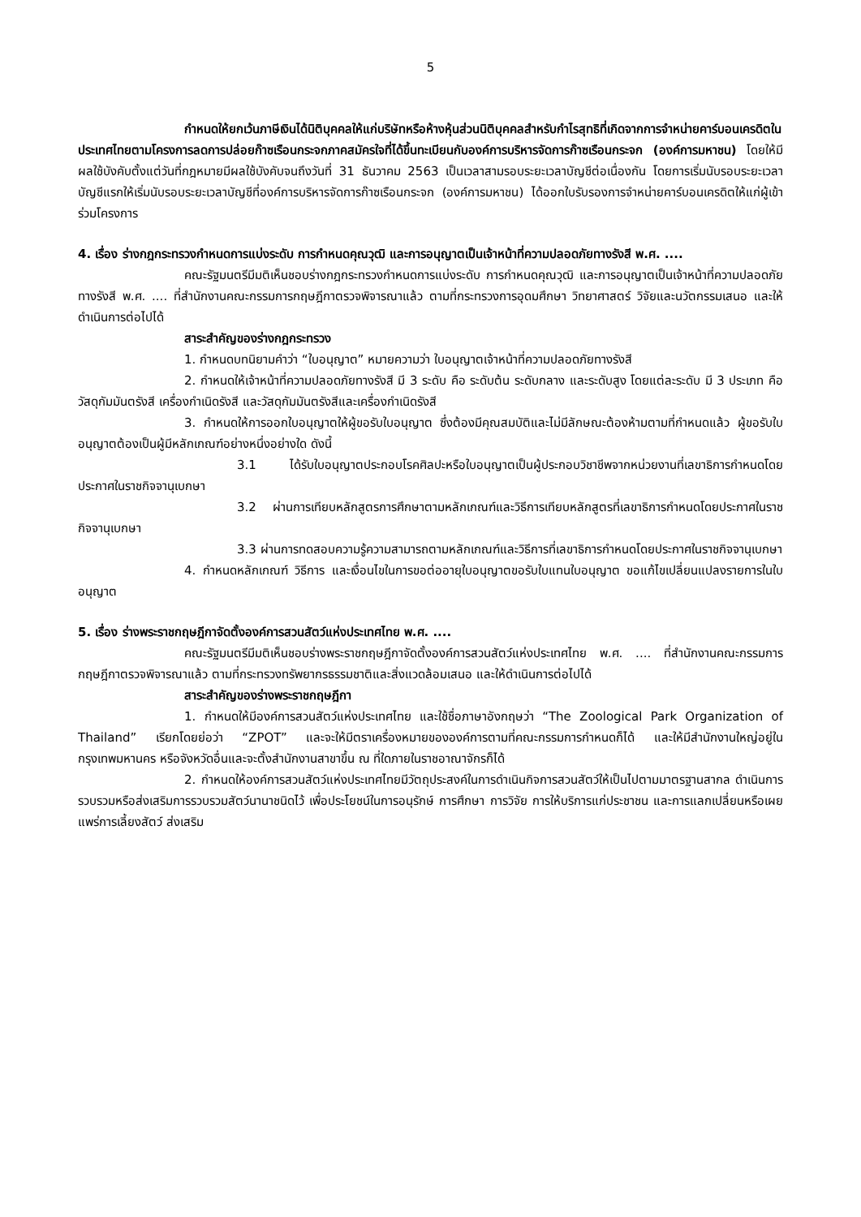5
กำหนดให้ยกเว้นภาษีเงินได้นิติบุคคลให้แก่บริษัทหรือห้างหุ้นส่วนนิติบุคคลสำหรับกำไรสุทธิที่เกิดจากการจำหน่ายคาร์บอนเครดิตในประเทศไทยตามโครงการลดการปล่อยก๊าซเรือนกระจกภาคสมัครใจที่ได้ขึ้นทะเบียนกับองค์การบริหารจัดการก๊าซเรือนกระจก (องค์การมหาชน) โดยให้มีผลใช้บังคับตั้งแต่วันที่กฎหมายมีผลใช้บังคับจนถึงวันที่ 31 ธันวาคม 2563 เป็นเวลาสามรอบระยะเวลาบัญชีต่อเนื่องกัน โดยการเริ่มนับรอบระยะเวลาบัญชีแรกให้เริ่มนับรอบระยะเวลาบัญชีที่องค์การบริหารจัดการก๊าซเรือนกระจก (องค์การมหาชน) ได้ออกใบรับรองการจำหน่ายคาร์บอนเครดิตให้แก่ผู้เข้าร่วมโครงการ
4. เรื่อง ร่างกฎกระทรวงกำหนดการแบ่งระดับ การกำหนดคุณวุฒิ และการอนุญาตเป็นเจ้าหน้าที่ความปลอดภัยทางรังสี พ.ศ. ....
คณะรัฐมนตรีมีมติเห็นชอบร่างกฎกระทรวงกำหนดการแบ่งระดับ การกำหนดคุณวุฒิ และการอนุญาตเป็นเจ้าหน้าที่ความปลอดภัยทางรังสี พ.ศ. .... ที่สำนักงานคณะกรรมการกฤษฎีกาตรวจพิจารณาแล้ว ตามที่กระทรวงการอุดมศึกษา วิทยาศาสตร์ วิจัยและนวัตกรรมเสนอ และให้ดำเนินการต่อไปได้
สาระสำคัญของร่างกฎกระทรวง
1. กำหนดบทนิยามคำว่า “ใบอนุญาต” หมายความว่า ใบอนุญาตเจ้าหน้าที่ความปลอดภัยทางรังสี
2. กำหนดให้เจ้าหน้าที่ความปลอดภัยทางรังสี มี 3 ระดับ คือ ระดับต้น ระดับกลาง และระดับสูง โดยแต่ละระดับ มี 3 ประเภท คือ วัสดุกัมมันตรังสี เครื่องกำเนิดรังสี และวัสดุกัมมันตรังสีและเครื่องกำเนิดรังสี
3. กำหนดให้การออกใบอนุญาตให้ผู้ขอรับใบอนุญาต ซึ่งต้องมีคุณสมบัติและไม่มีลักษณะต้องห้ามตามที่กำหนดแล้ว ผู้ขอรับใบอนุญาตต้องเป็นผู้มีหลักเกณฑ์อย่างหนึ่งอย่างใด ดังนี้
3.1 ได้รับใบอนุญาตประกอบโรคศิลปะหรือใบอนุญาตเป็นผู้ประกอบวิชาชีพจากหน่วยงานที่เลขาธิการกำหนดโดยประกาศในราชกิจจานุเบกษา
3.2 ผ่านการเทียบหลักสูตรการศึกษาตามหลักเกณฑ์และวิธีการเทียบหลักสูตรที่เลขาธิการกำหนดโดยประกาศในราชกิจจานุเบกษา
3.3 ผ่านการทดสอบความรู้ความสามารถตามหลักเกณฑ์และวิธีการที่เลขาธิการกำหนดโดยประกาศในราชกิจจานุเบกษา
4. กำหนดหลักเกณฑ์ วิธีการ และเงื่อนไขในการขอต่ออายุใบอนุญาตขอรับใบแทนใบอนุญาต ขอแก้ไขเปลี่ยนแปลงรายการในใบอนุญาต
5. เรื่อง ร่างพระราชกฤษฎีกาจัดตั้งองค์การสวนสัตว์แห่งประเทศไทย พ.ศ. ....
คณะรัฐมนตรีมีมติเห็นชอบร่างพระราชกฤษฎีกาจัดตั้งองค์การสวนสัตว์แห่งประเทศไทย พ.ศ. .... ที่สำนักงานคณะกรรมการกฤษฎีกาตรวจพิจารณาแล้ว ตามที่กระทรวงทรัพยากรธรรมชาติและสิ่งแวดล้อมเสนอ และให้ดำเนินการต่อไปได้
สาระสำคัญของร่างพระราชกฤษฎีกา
1. กำหนดให้มีองค์การสวนสัตว์แห่งประเทศไทย และใช้ชื่อภาษาอังกฤษว่า “The Zoological Park Organization of Thailand” เรียกโดยย่อว่า “ZPOT” และจะให้มีตราเครื่องหมายขององค์การตามที่คณะกรรมการกำหนดก็ได้ และให้มีสำนักงานใหญ่อยู่ในกรุงเทพมหานคร หรือจังหวัดอื่นและจะตั้งสำนักงานสาขาขึ้น ณ ที่ใดภายในราชอาณาจักรก็ได้
2. กำหนดให้องค์การสวนสัตว์แห่งประเทศไทยมีวัตถุประสงค์ในการดำเนินกิจการสวนสัตว์ให้เป็นไปตามมาตรฐานสากล ดำเนินการรวบรวมหรือส่งเสริมการรวบรวมสัตว์นานาชนิดไว้ เพื่อประโยชน์ในการอนุรักษ์ การศึกษา การวิจัย การให้บริการแก่ประชาชน และการแลกเปลี่ยนหรือเผยแพร่การเลี้ยงสัตว์ ส่งเสริม